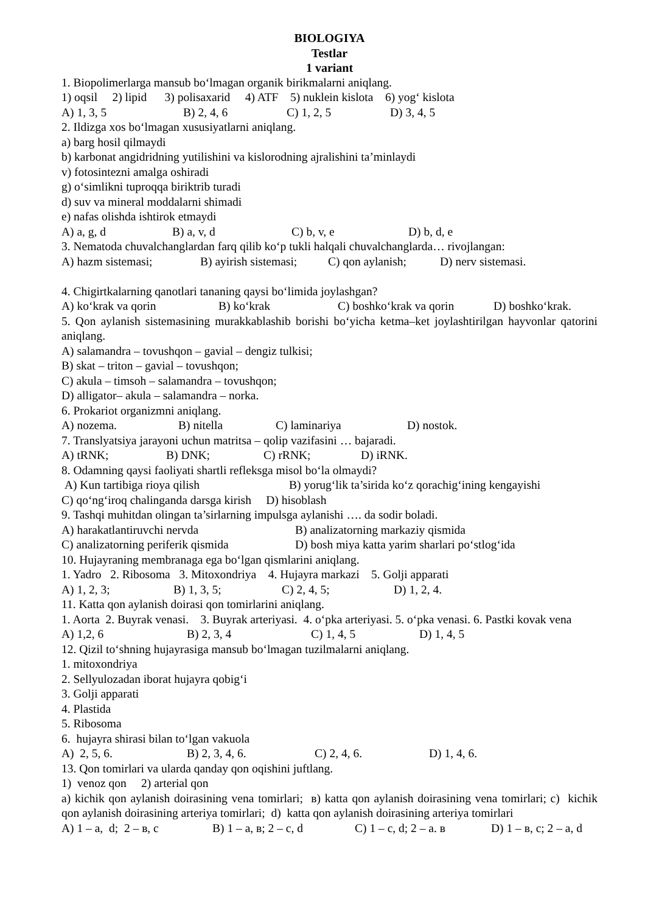BIOLOGIYA
Testlar
1 variant
1. Biopolimerlarga mansub bo‘lmagan organik birikmalarni aniqlang.
1) oqsil 2) lipid 3) polisaxarid 4) ATF 5) nuklein kislota 6) yog‘ kislota
A) 1, 3, 5 B) 2, 4, 6 C) 1, 2, 5 D) 3, 4, 5
2. Ildizga xos bo‘lmagan xususiyatlarni aniqlang.
a) barg hosil qilmaydi
b) karbonat angidridning yutilishini va kislorodning ajralishini ta’minlaydi
v) fotosintezni amalga oshiradi
g) o‘simlikni tuproqqa biriktrib turadi
d) suv va mineral moddalarni shimadi
e) nafas olishda ishtirok etmaydi
A) a, g, d B) a, v, d C) b, v, e D) b, d, e
3. Nematoda chuvalchanglardan farq qilib ko‘p tukli halqali chuvalchanglarda… rivojlangan:
A) hazm sistemasi; B) ayirish sistemasi; C) qon aylanish; D) nerv sistemasi.
4. Chigirtkalarning qanotlari tananing qaysi bo‘limida joylashgan?
A) ko‘krak va qorin B) ko‘krak C) boshko‘krak va qorin D) boshko‘krak.
5. Qon aylanish sistemasining murakkablashib borishi bo‘yicha ketma–ket joylashtirilgan hayvonlar qatorini aniqlang.
A) salamandra – tovushqon – gavial – dengiz tulkisi;
B) skat – triton – gavial – tovushqon;
C) akula – timsoh – salamandra – tovushqon;
D) alligator– akula – salamandra – norka.
6. Prokariot organizmni aniqlang.
A) nozema. B) nitella C) laminariya D) nostok.
7. Translyatsiya jarayoni uchun matritsa – qolip vazifasini … bajaradi.
A) tRNK; B) DNK; C) rRNK; D) iRNK.
8. Odamning qaysi faoliyati shartli refleksga misol bo‘la olmaydi?
A) Kun tartibiga rioya qilish B) yorug‘lik ta’sirida ko‘z qorachig‘ining kengayishi
C) qo‘ng‘iroq chalinganda darsga kirish D) hisoblash
9. Tashqi muhitdan olingan ta’sirlarning impulsga aylanishi …. da sodir boladi.
A) harakatlantiruvchi nervda B) analizatorning markaziy qismida
C) analizatorning periferik qismida D) bosh miya katta yarim sharlari po‘stlog‘ida
10. Hujayraning membranaga ega bo‘lgan qismlarini aniqlang.
1. Yadro 2. Ribosoma 3. Mitoxondriya 4. Hujayra markazi 5. Golji apparati
A) 1, 2, 3; B) 1, 3, 5; C) 2, 4, 5; D) 1, 2, 4.
11. Katta qon aylanish doirasi qon tomirlarini aniqlang.
1. Aorta 2. Buyrak venasi. 3. Buyrak arteriyasi. 4. o‘pka arteriyasi. 5. o‘pka venasi. 6. Pastki kovak vena
A) 1,2, 6 B) 2, 3, 4 C) 1, 4, 5 D) 1, 4, 5
12. Qizil to‘shning hujayrasiga mansub bo‘lmagan tuzilmalarni aniqlang.
1. mitoxondriya
2. Sellyulozadan iborat hujayra qobig‘i
3. Golji apparati
4. Plastida
5. Ribosoma
6. hujayra shirasi bilan to‘lgan vakuola
A) 2, 5, 6. B) 2, 3, 4, 6. C) 2, 4, 6. D) 1, 4, 6.
13. Qon tomirlari va ularda qanday qon oqishini juftlang.
1) venoz qon 2) arterial qon
a) kichik qon aylanish doirasining vena tomirlari; в) katta qon aylanish doirasining vena tomirlari; c) kichik qon aylanish doirasining arteriya tomirlari; d) katta qon aylanish doirasining arteriya tomirlari
A) 1 – a, d; 2 – в, c B) 1 – a, в; 2 – c, d C) 1 – c, d; 2 – a. в D) 1 – в, c; 2 – a, d